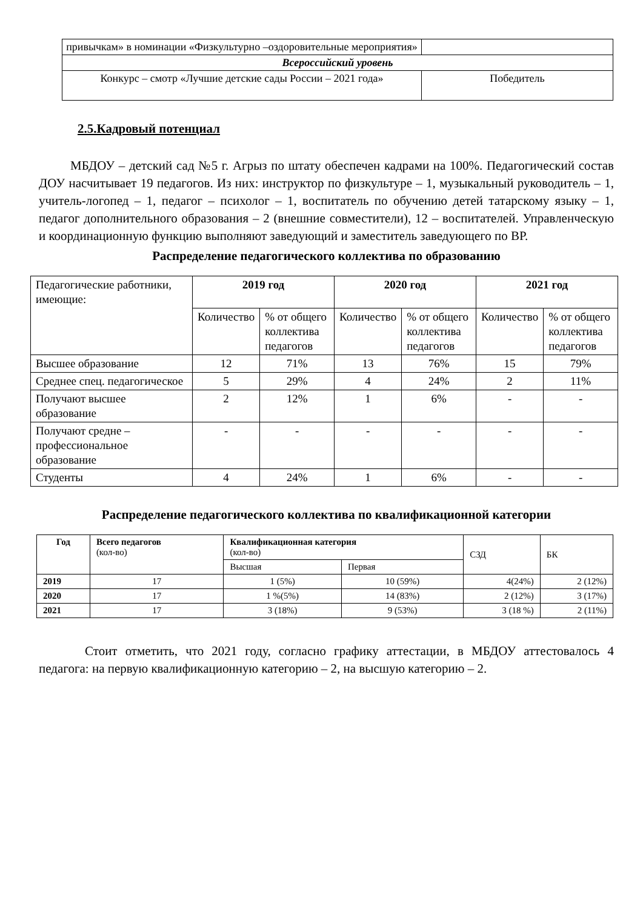| привычкам» в номинации «Физкультурно –оздоровительные мероприятия» | |
| Всероссийский уровень | |
| Конкурс – смотр «Лучшие детские сады России – 2021 года» | Победитель |
2.5.Кадровый потенциал
МБДОУ – детский сад №5 г. Агрыз по штату обеспечен кадрами на 100%. Педагогический состав ДОУ насчитывает 19 педагогов. Из них: инструктор по физкультуре – 1, музыкальный руководитель – 1, учитель-логопед – 1, педагог – психолог – 1, воспитатель по обучению детей татарскому языку – 1, педагог дополнительного образования – 2 (внешние совместители), 12 – воспитателей. Управленческую и координационную функцию выполняют заведующий и заместитель заведующего по ВР.
Распределение педагогического коллектива по образованию
| Педагогические работники, имеющие: | 2019 год | | 2020 год | | 2021 год | |
| | Количество | % от общего коллектива педагогов | Количество | % от общего коллектива педагогов | Количество | % от общего коллектива педагогов |
| Высшее образование | 12 | 71% | 13 | 76% | 15 | 79% |
| Среднее спец. педагогическое | 5 | 29% | 4 | 24% | 2 | 11% |
| Получают высшее образование | 2 | 12% | 1 | 6% | - | - |
| Получают средне – профессиональное образование | - | - | - | - | - | - |
| Студенты | 4 | 24% | 1 | 6% | - | - |
Распределение педагогического коллектива по квалификационной категории
| Год | Всего педагогов (кол-во) | Квалификационная категория (кол-во) | | СЗД | БК |
| | | Высшая | Первая | | |
| 2019 | 17 | 1 (5%) | 10 (59%) | 4(24%) | 2 (12%) |
| 2020 | 17 | 1 %(5%) | 14 (83%) | 2 (12%) | 3 (17%) |
| 2021 | 17 | 3 (18%) | 9 (53%) | 3 (18 %) | 2 (11%) |
Стоит отметить, что 2021 году, согласно графику аттестации, в МБДОУ аттестовалось 4 педагога: на первую квалификационную категорию – 2, на высшую категорию – 2.